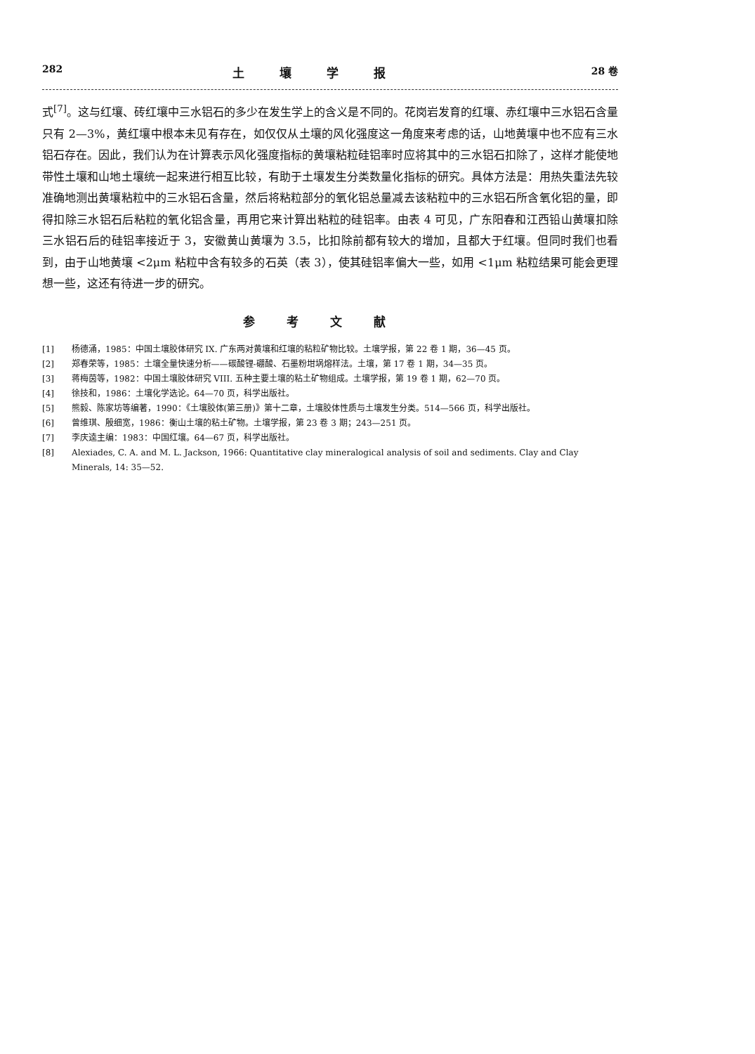282 土壤学报 28 卷
式<sup>[7]</sup>。这与红壤、砖红壤中三水铝石的多少在发生学上的含义是不同的。花岗岩发育的红壤、赤红壤中三水铝石含量只有 2—3%，黄红壤中根本未见有存在，如仅仅从土壤的风化强度这一角度来考虑的话，山地黄壤中也不应有三水铝石存在。因此，我们认为在计算表示风化强度指标的黄壤粘粒硅铝率时应将其中的三水铝石扣除了，这样才能使地带性土壤和山地土壤统一起来进行相互比较，有助于土壤发生分类数量化指标的研究。具体方法是：用热失重法先较准确地测出黄壤粘粒中的三水铝石含量，然后将粘粒部分的氧化铝总量减去该粘粒中的三水铝石所含氧化铝的量，即得扣除三水铝石后粘粒的氧化铝含量，再用它来计算出粘粒的硅铝率。由表 4 可见，广东阳春和江西铅山黄壤扣除三水铝石后的硅铝率接近于 3，安徽黄山黄壤为 3.5，比扣除前都有较大的增加，且都大于红壤。但同时我们也看到，由于山地黄壤 <2μm 粘粒中含有较多的石英（表 3），使其硅铝率偏大一些，如用 <1μm 粘粒结果可能会更理想一些，这还有待进一步的研究。
参考文献
[1] 杨德涌，1985：中国土壤胶体研究 IX. 广东两对黄壤和红壤的粘粒矿物比较。土壤学报，第 22 卷 1 期，36—45 页。
[2] 郑春荣等，1985：土壤全量快速分析——碳酸锂-硼酸、石墨粉坩埚熔样法。土壤，第 17 卷 1 期，34—35 页。
[3] 蒋梅茵等，1982：中国土壤胶体研究 VIII. 五种主要土壤的粘土矿物组成。土壤学报，第 19 卷 1 期，62—70 页。
[4] 徐技和，1986：土壤化学选论。64—70 页，科学出版社。
[5] 熊毅、陈家坊等编著，1990：《土壤胶体(第三册)》第十二章，土壤胶体性质与土壤发生分类。514—566 页，科学出版社。
[6] 曾维琪、殷细宽，1986：衡山土壤的粘土矿物。土壤学报，第 23 卷 3 期；243—251 页。
[7] 李庆逵主编：1983：中国红壤。64—67 页，科学出版社。
[8] Alexiades, C. A. and M. L. Jackson, 1966: Quantitative clay mineralogical analysis of soil and sediments. Clay and Clay Minerals, 14: 35—52.